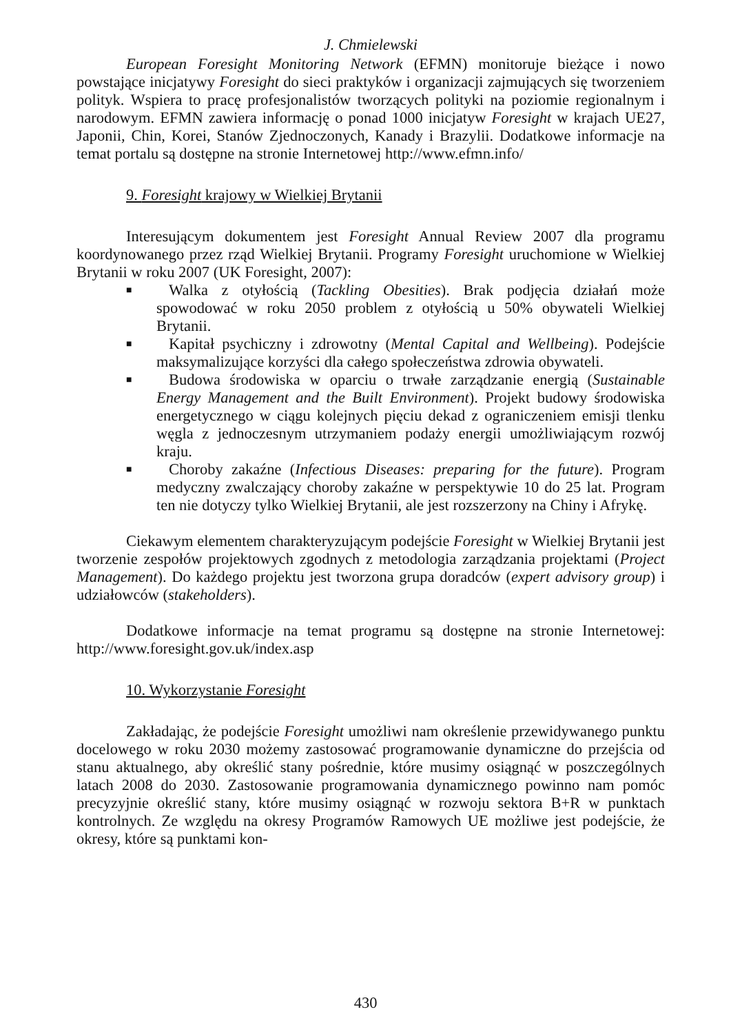J. Chmielewski
European Foresight Monitoring Network (EFMN) monitoruje bieżące i nowo powstające inicjatywy Foresight do sieci praktyków i organizacji zajmujących się tworzeniem polityk. Wspiera to pracę profesjonalistów tworzących polityki na poziomie regionalnym i narodowym. EFMN zawiera informację o ponad 1000 inicjatyw Foresight w krajach UE27, Japonii, Chin, Korei, Stanów Zjednoczonych, Kanady i Brazylii. Dodatkowe informacje na temat portalu są dostępne na stronie Internetowej http://www.efmn.info/
9. Foresight krajowy w Wielkiej Brytanii
Interesującym dokumentem jest Foresight Annual Review 2007 dla programu koordynowanego przez rząd Wielkiej Brytanii. Programy Foresight uruchomione w Wielkiej Brytanii w roku 2007 (UK Foresight, 2007):
■ Walka z otyłością (Tackling Obesities). Brak podjęcia działań może spowodować w roku 2050 problem z otyłością u 50% obywateli Wielkiej Brytanii.
■ Kapitał psychiczny i zdrowotny (Mental Capital and Wellbeing). Podejście maksymalizujące korzyści dla całego społeczeństwa zdrowia obywateli.
■ Budowa środowiska w oparciu o trwałe zarządzanie energią (Sustainable Energy Management and the Built Environment). Projekt budowy środowiska energetycznego w ciągu kolejnych pięciu dekad z ograniczeniem emisji tlenku węgla z jednoczesnym utrzymaniem podaży energii umożliwiającym rozwój kraju.
■ Choroby zakaźne (Infectious Diseases: preparing for the future). Program medyczny zwalczający choroby zakaźne w perspektywie 10 do 25 lat. Program ten nie dotyczy tylko Wielkiej Brytanii, ale jest rozszerzony na Chiny i Afrykę.
Ciekawym elementem charakteryzującym podejście Foresight w Wielkiej Brytanii jest tworzenie zespołów projektowych zgodnych z metodologia zarządzania projektami (Project Management). Do każdego projektu jest tworzona grupa doradców (expert advisory group) i udziałowców (stakeholders).
Dodatkowe informacje na temat programu są dostępne na stronie Internetowej: http://www.foresight.gov.uk/index.asp
10. Wykorzystanie Foresight
Zakładając, że podejście Foresight umożliwi nam określenie przewidywanego punktu docelowego w roku 2030 możemy zastosować programowanie dynamiczne do przejścia od stanu aktualnego, aby określić stany pośrednie, które musimy osiągnąć w poszczególnych latach 2008 do 2030. Zastosowanie programowania dynamicznego powinno nam pomóc precyzyjnie określić stany, które musimy osiągnąć w rozwoju sektora B+R w punktach kontrolnych. Ze względu na okresy Programów Ramowych UE możliwe jest podejście, że okresy, które są punktami kon-
430